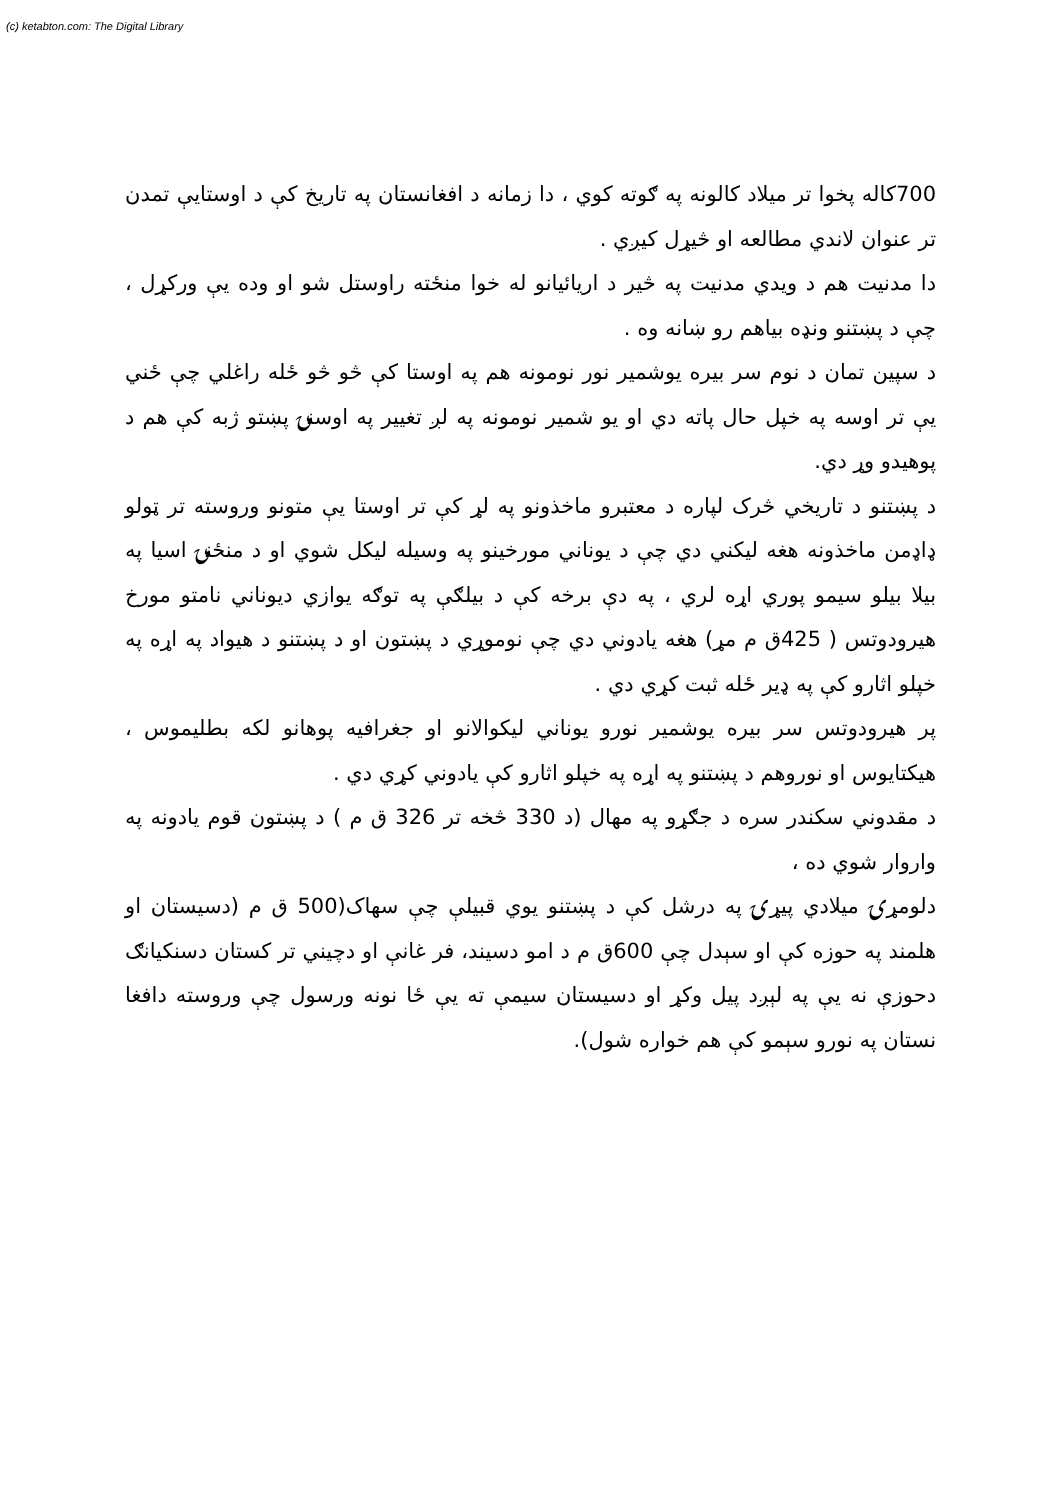(c) ketabton.com: The Digital Library
700کاله پخوا تر میلاد کالونه په ګوته کوي ، دا زمانه د افغانستان په تاریخ کې د اوستایې تمدن تر عنوان لاندي مطالعه او څیړل کیږي .
دا مدنیت هم د ویدي مدنیت په څیر د اریائیانو له خوا منځته راوستل شو او وده یې ورکړل ، چې د پښتنو ونډه بیاهم رو ښانه وه .
د سپین تمان د نوم سر بیره یوشمیر نور نومونه هم په اوستا کې څو څو ځله راغلي چې ځني یې تر اوسه په خپل حال پاته دي او یو شمیر نومونه په لږ تغییر په اوسنۍ پښتو ژبه کې هم د پوهیدو وړ دي.
د پښتنو د تاریخي څرک لپاره د معتبرو ماخذونو په لړ کې تر اوستا یې متونو وروسته تر ټولو ډاډمن ماخذونه هغه لیکني دي چې د یوناني مورخینو په وسیله لیکل شوي او د منځنۍ اسیا په بیلا بیلو سیمو پوري اړه لري ، په دې برخه کې د بیلګې په توګه یوازي دیوناني نامتو مورخ هیرودوتس ( 425ق م مړ) هغه یادوني دي چې نوموړي د پښتون او د پښتنو د هیواد په اړه په خپلو اثارو کې په ډیر ځله ثبت کړي دي .
پر هیرودوتس سر بیره یوشمیر نورو یوناني لیکوالانو او جغرافیه پوهانو لکه بطلیموس ، هیکتایوس او نوروهم د پښتنو په اړه په خپلو اثارو کې یادوني کړي دي .
د مقدوني سکندر سره د جګړو په مهال (د 330 څخه تر 326 ق م ) د پښتون قوم یادونه په واروار شوي ده ،
دلومړۍ میلادي پیړۍ په درشل کې د پښتنو یوي قبیلې چې سهاک(500 ق م (دسیستان او هلمند په حوزه کې او سېدل چې 600ق م د امو دسیند، فر غانې او دچیني تر کستان دسنکیانګ دحوزې نه یې په لېږد پیل وکړ او دسیستان سیمې ته یې ځا نونه ورسول چې وروسته دافغا نستان په نورو سېمو کې هم خواره شول).